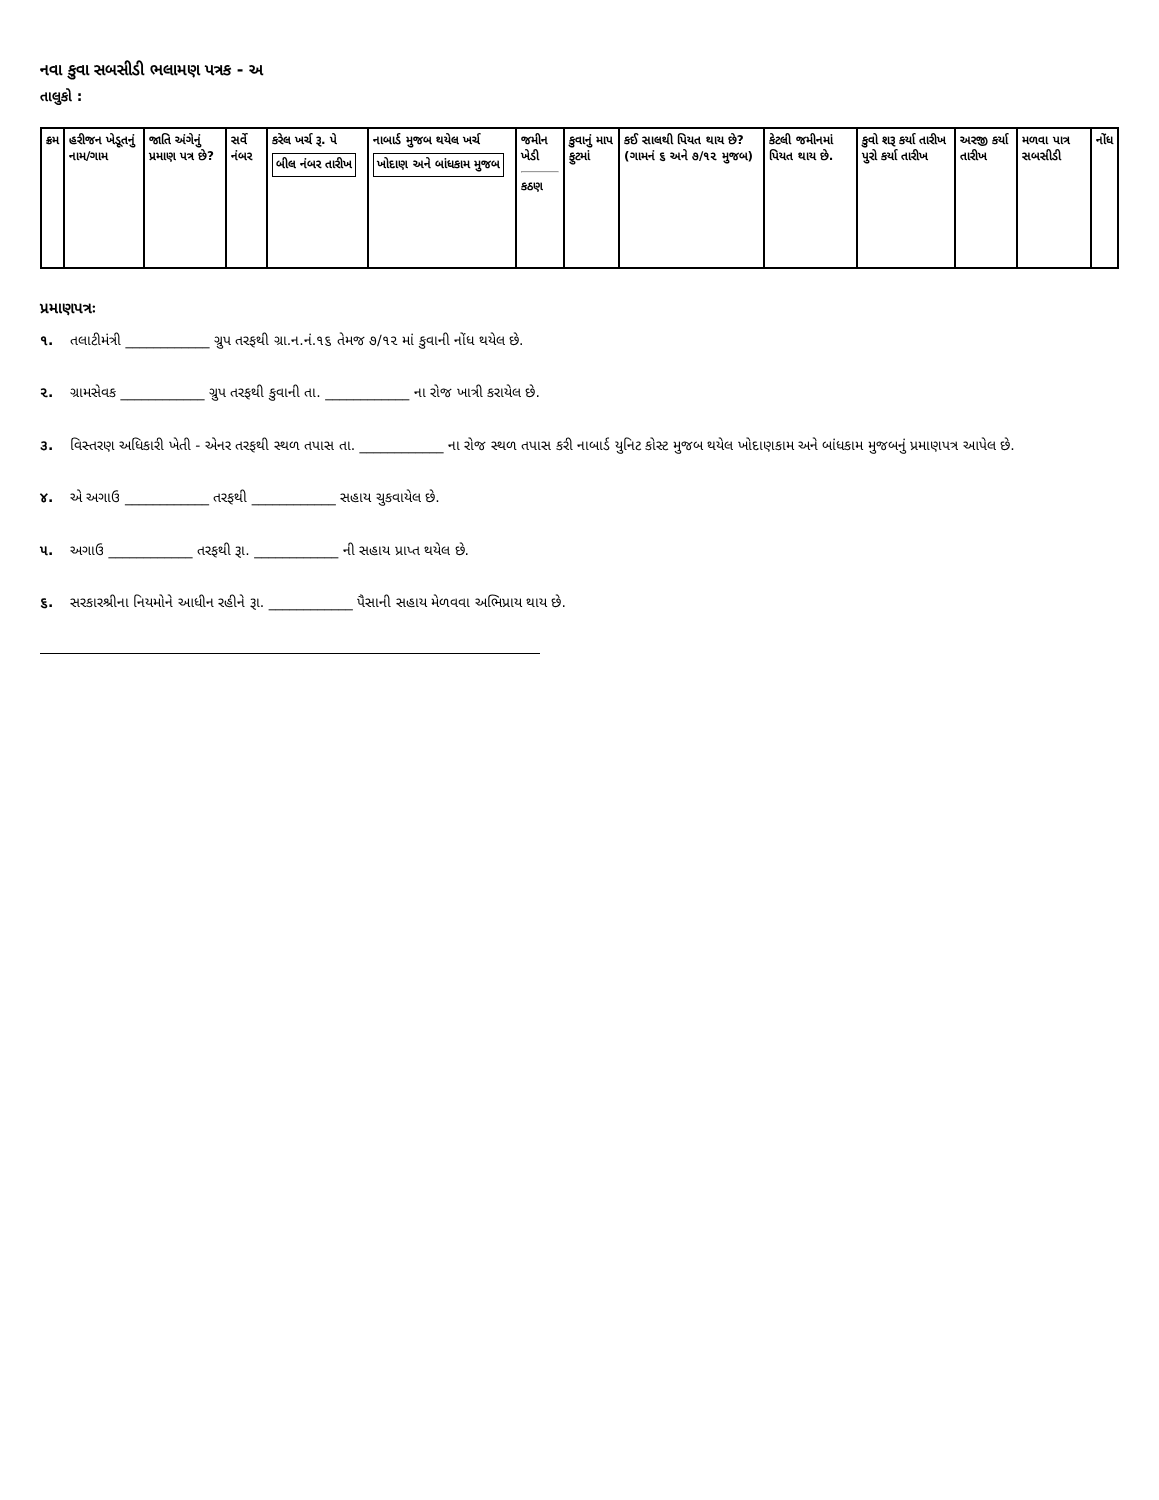નવા કુવા સબસીડી ભલામણ પત્રક - અ
તાલુકો :
| ક્રમ | હરીજન ખેડૂતનું નામ/ગામ | જાતિ અંગેનું પ્રમાણ પત્ર છે? | સર્વે નંબર | કરેલ ખર્ચ રૂ. પે બીલ નંબર તારીખ | નાબાર્ડ મુજબ થયેલ ખર્ચ ખોદાણ અને બાંધકામ મુજબ | જમીન ખેડી કઠણ | કુવાનું માપ ફુટમાં | કઈ સાલથી પિયત થાય છે?(ગામનં ૬ અને ૭/૧૨ મુજબ) | કેટલી જમીનમાં પિયત થાય છે. | કુવો શરૂ કર્યા તારીખ પુરો કર્યા તારીખ | અરજી કર્યા તારીખ | મળવા પાત્ર સબસીડી | નોંધ |
| --- | --- | --- | --- | --- | --- | --- | --- | --- | --- | --- | --- | --- | --- |
પ્રમાણપત્રઃ
૧. તલાટીમંત્રી ____________ ગ્રુપ તરફથી ગ્રા.ન.નં.૧૬ તેમજ ૭/૧૨ માં કુવાની નોંધ થયેલ છે.
૨. ગ્રામસેવક ____________ ગ્રુપ તરફથી કુવાની તા. ____________ ના રોજ ખાત્રી કરાયેલ છે.
૩. વિસ્તરણ અધિકારી ખેતી - એનર તરફથી સ્થળ તપાસ તા. ____________ ના રોજ સ્થળ તપાસ કરી નાબાર્ડ યુનિટ કોસ્ટ મુજબ થયેલ ખોદાણકામ અને બાંધકામ મુજબનું પ્રમાણપત્ર આપેલ છે.
૪. એ અગાઉ ____________ તરફથી ____________ સહાય ચુકવાયેલ છે.
૫. અગાઉ ____________ તરફથી રૂા. ____________ ની સહાય પ્રાપ્ત થયેલ છે.
૬. સરકારશ્રીના નિયમોને આધીન રહીને રૂા. ____________ પૈસાની સહાય મેળવવા અભિપ્રાય થાય છે.